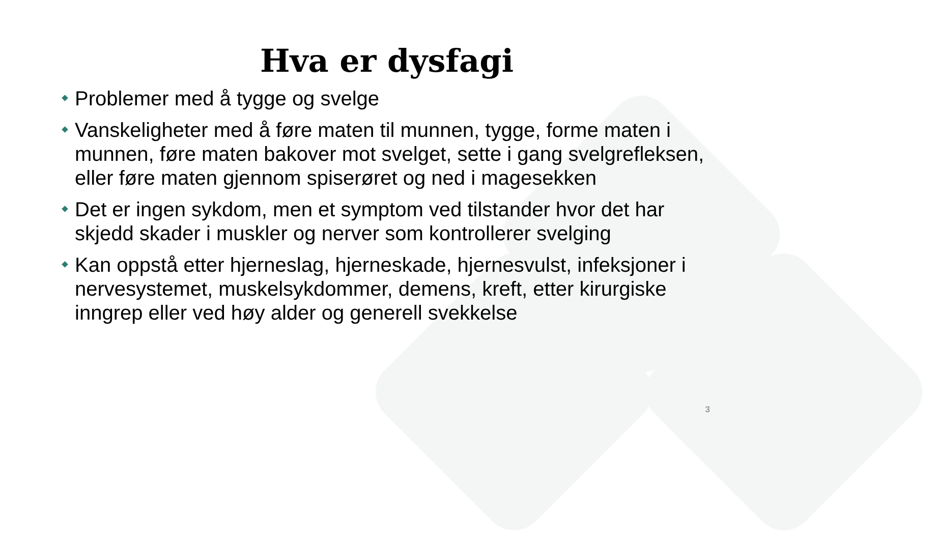Hva er dysfagi
Problemer med å tygge og svelge
Vanskeligheter med å føre maten til munnen, tygge, forme maten i munnen, føre maten bakover mot svelget, sette i gang svelgrefleksen, eller føre maten gjennom spiserøret og ned i magesekken
Det er ingen sykdom, men et symptom ved tilstander hvor det har skjedd skader i muskler og nerver som kontrollerer svelging
Kan oppstå etter hjerneslag, hjerneskade, hjernesvulst, infeksjoner i nervesystemet, muskelsykdommer, demens, kreft, etter kirurgiske inngrep eller ved høy alder og generell svekkelse
3